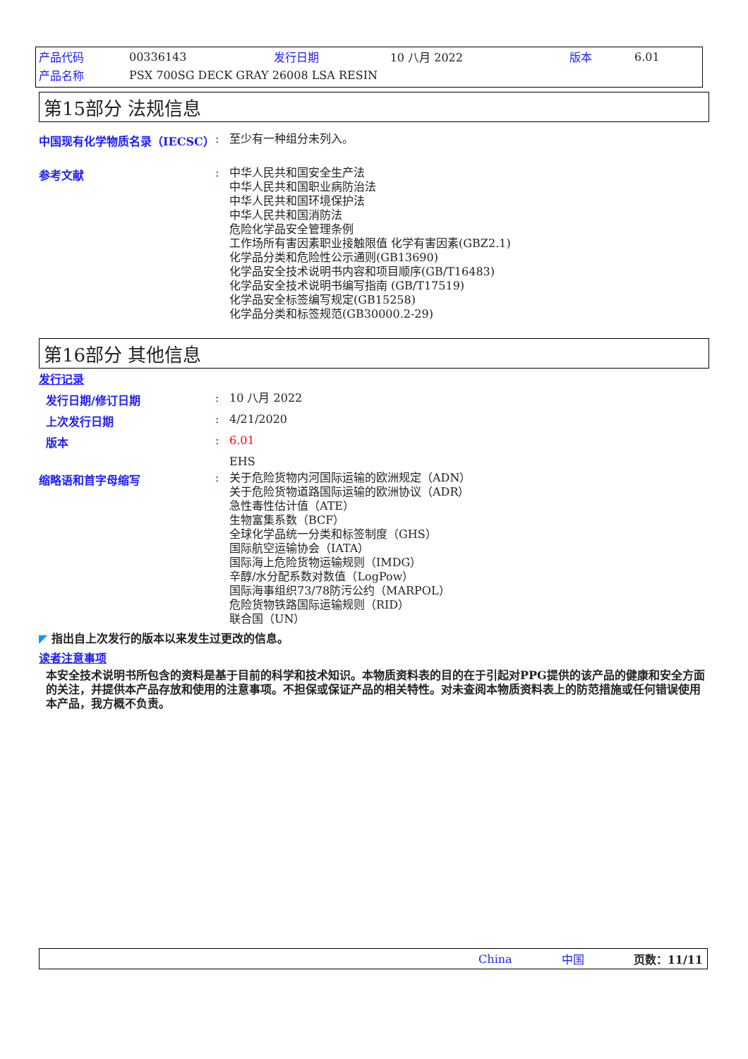| 产品代码 | 00336143 | 发行日期 | 10 八月 2022 | 版本 | 6.01 |
| 产品名称 | PSX 700SG DECK GRAY 26008 LSA RESIN | | | | |
第15部分 法规信息
中国现有化学物质名录（IECSC） :
至少有一种组分未列入。
参考文献 :
中华人民共和国安全生产法
中华人民共和国职业病防治法
中华人民共和国环境保护法
中华人民共和国消防法
危险化学品安全管理条例
工作场所有害因素职业接触限值 化学有害因素(GBZ2.1)
化学品分类和危险性公示通则(GB13690)
化学品安全技术说明书内容和项目顺序(GB/T16483)
化学品安全技术说明书编写指南 (GB/T17519)
化学品安全标签编写规定(GB15258)
化学品分类和标签规范(GB30000.2-29)
第16部分 其他信息
发行记录
发行日期/修订日期 :
10 八月 2022
上次发行日期 :
4/21/2020
版本 :
6.01
EHS
缩略语和首字母缩写 :
关于危险货物内河国际运输的欧洲规定（ADN）
关于危险货物道路国际运输的欧洲协议（ADR）
急性毒性估计值（ATE）
生物富集系数（BCF）
全球化学品统一分类和标签制度（GHS）
国际航空运输协会（IATA）
国际海上危险货物运输规则（IMDG）
辛醇/水分配系数对数值（LogPow）
国际海事组织73/78防污公约（MARPOL）
危险货物铁路国际运输规则（RID）
联合国（UN）
◤ 指出自上次发行的版本以来发生过更改的信息。
读者注意事项
本安全技术说明书所包含的资料是基于目前的科学和技术知识。本物质资料表的目的在于引起对PPG提供的该产品的健康和安全方面的关注，并提供本产品存放和使用的注意事项。不担保或保证产品的相关特性。对未查阅本物质资料表上的防范措施或任何错误使用本产品，我方概不负责。
China 中国 页数：11/11